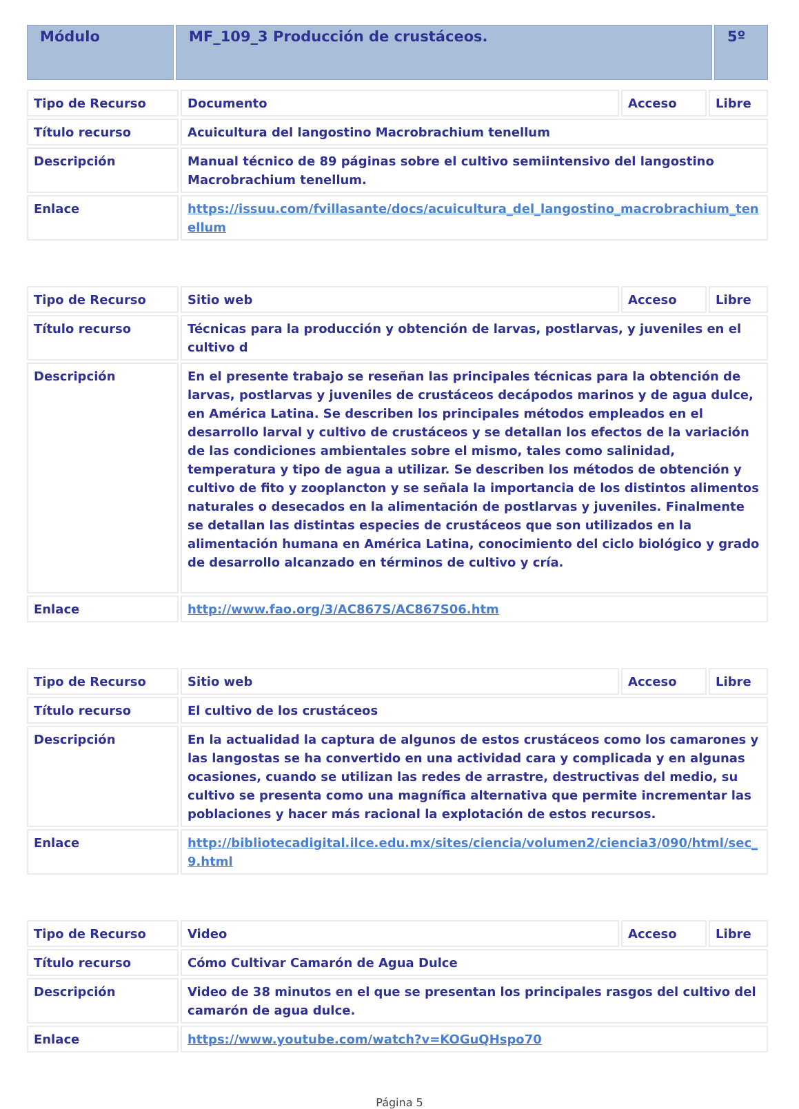| Módulo | MF_109_3 Producción de crustáceos. | 5º |
| Tipo de Recurso | Documento | Acceso | Libre |
| Título recurso | Acuicultura del langostino Macrobrachium tenellum | | |
| Descripción | Manual técnico de 89 páginas sobre el cultivo semiintensivo del langostino Macrobrachium tenellum. | | |
| Enlace | https://issuu.com/fvillasante/docs/acuicultura_del_langostino_macrobrachium_tenellum | | |
| Tipo de Recurso | Sitio web | Acceso | Libre |
| Título recurso | Técnicas para la producción y obtención de larvas, postlarvas, y juveniles en el cultivo d | | |
| Descripción | En el presente trabajo se reseñan las principales técnicas para la obtención de larvas, postlarvas y juveniles de crustáceos decápodos marinos y de agua dulce, en América Latina. Se describen los principales métodos empleados en el desarrollo larval y cultivo de crustáceos y se detallan los efectos de la variación de las condiciones ambientales sobre el mismo, tales como salinidad, temperatura y tipo de agua a utilizar. Se describen los métodos de obtención y cultivo de fito y zooplancton y se señala la importancia de los distintos alimentos naturales o desecados en la alimentación de postlarvas y juveniles. Finalmente se detallan las distintas especies de crustáceos que son utilizados en la alimentación humana en América Latina, conocimiento del ciclo biológico y grado de desarrollo alcanzado en términos de cultivo y cría. | | |
| Enlace | http://www.fao.org/3/AC867S/AC867S06.htm | | |
| Tipo de Recurso | Sitio web | Acceso | Libre |
| Título recurso | El cultivo de los crustáceos | | |
| Descripción | En la actualidad la captura de algunos de estos crustáceos como los camarones y las langostas se ha convertido en una actividad cara y complicada y en algunas ocasiones, cuando se utilizan las redes de arrastre, destructivas del medio, su cultivo se presenta como una magnífica alternativa que permite incrementar las poblaciones y hacer más racional la explotación de estos recursos. | | |
| Enlace | http://bibliotecadigital.ilce.edu.mx/sites/ciencia/volumen2/ciencia3/090/html/sec_9.html | | |
| Tipo de Recurso | Video | Acceso | Libre |
| Título recurso | Cómo Cultivar Camarón de Agua Dulce | | |
| Descripción | Video de 38 minutos en el que se presentan los principales rasgos del cultivo del camarón de agua dulce. | | |
| Enlace | https://www.youtube.com/watch?v=KOGuQHspo70 | | |
Página 5